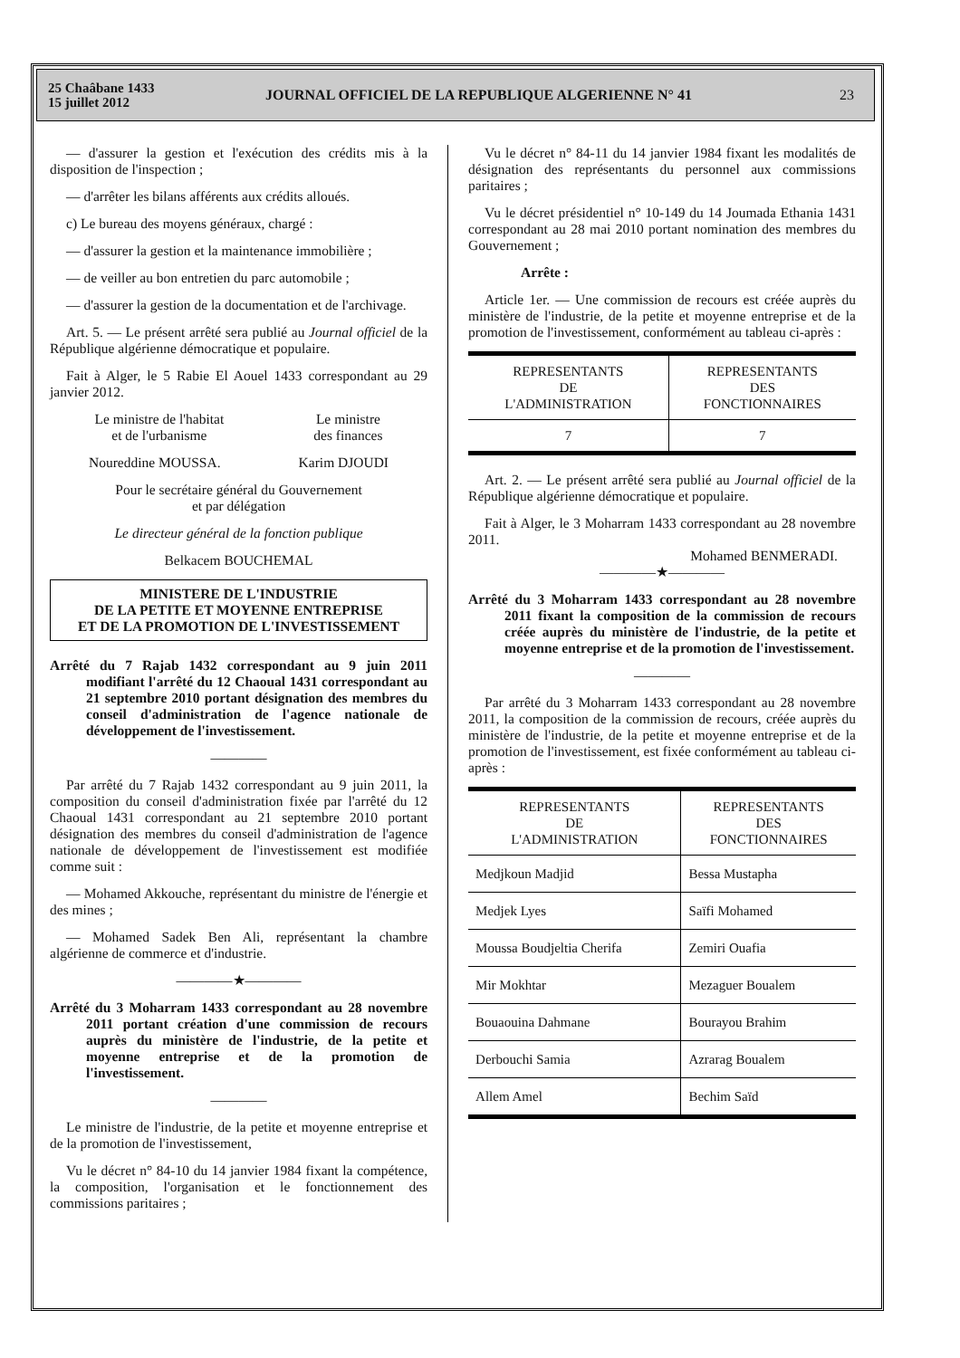25 Chaâbane 1433
15 juillet 2012
JOURNAL OFFICIEL DE LA REPUBLIQUE ALGERIENNE N° 41
23
— d'assurer la gestion et l'exécution des crédits mis à la disposition de l'inspection ;
— d'arrêter les bilans afférents aux crédits alloués.
c) Le bureau des moyens généraux, chargé :
— d'assurer la gestion et la maintenance immobilière ;
— de veiller au bon entretien du parc automobile ;
— d'assurer la gestion de la documentation et de l'archivage.
Art. 5. — Le présent arrêté sera publié au Journal officiel de la République algérienne démocratique et populaire.
Fait à Alger, le 5 Rabie El Aouel 1433 correspondant au 29 janvier 2012.
Le ministre de l'habitat
et de l'urbanisme
Le ministre
des finances
Noureddine MOUSSA. Karim DJOUDI
Pour le secrétaire général du Gouvernement
et par délégation
Le directeur général de la fonction publique
Belkacem BOUCHEMAL
MINISTERE DE L'INDUSTRIE
DE LA PETITE ET MOYENNE ENTREPRISE
ET DE LA PROMOTION DE L'INVESTISSEMENT
Arrêté du 7 Rajab 1432 correspondant au 9 juin 2011 modifiant l'arrêté du 12 Chaoual 1431 correspondant au 21 septembre 2010 portant désignation des membres du conseil d'administration de l'agence nationale de développement de l'investissement.
————
Par arrêté du 7 Rajab 1432 correspondant au 9 juin 2011, la composition du conseil d'administration fixée par l'arrêté du 12 Chaoual 1431 correspondant au 21 septembre 2010 portant désignation des membres du conseil d'administration de l'agence nationale de développement de l'investissement est modifiée comme suit :
— Mohamed Akkouche, représentant du ministre de l'énergie et des mines ;
— Mohamed Sadek Ben Ali, représentant la chambre algérienne de commerce et d'industrie.
————★————
Arrêté du 3 Moharram 1433 correspondant au 28 novembre 2011 portant création d'une commission de recours auprès du ministère de l'industrie, de la petite et moyenne entreprise et de la promotion de l'investissement.
————
Le ministre de l'industrie, de la petite et moyenne entreprise et de la promotion de l'investissement,
Vu le décret n° 84-10 du 14 janvier 1984 fixant la compétence, la composition, l'organisation et le fonctionnement des commissions paritaires ;
Vu le décret n° 84-11 du 14 janvier 1984 fixant les modalités de désignation des représentants du personnel aux commissions paritaires ;
Vu le décret présidentiel n° 10-149 du 14 Joumada Ethania 1431 correspondant au 28 mai 2010 portant nomination des membres du Gouvernement ;
Arrête :
Article 1er. — Une commission de recours est créée auprès du ministère de l'industrie, de la petite et moyenne entreprise et de la promotion de l'investissement, conformément au tableau ci-après :
| REPRESENTANTS DE L'ADMINISTRATION | REPRESENTANTS DES FONCTIONNAIRES |
| --- | --- |
| 7 | 7 |
Art. 2. — Le présent arrêté sera publié au Journal officiel de la République algérienne démocratique et populaire.
Fait à Alger, le 3 Moharram 1433 correspondant au 28 novembre 2011.
Mohamed BENMERADI.
————★————
Arrêté du 3 Moharram 1433 correspondant au 28 novembre 2011 fixant la composition de la commission de recours créée auprès du ministère de l'industrie, de la petite et moyenne entreprise et de la promotion de l'investissement.
————
Par arrêté du 3 Moharram 1433 correspondant au 28 novembre 2011, la composition de la commission de recours, créée auprès du ministère de l'industrie, de la petite et moyenne entreprise et de la promotion de l'investissement, est fixée conformément au tableau ci-après :
| REPRESENTANTS DE L'ADMINISTRATION | REPRESENTANTS DES FONCTIONNAIRES |
| --- | --- |
| Medjkoun Madjid | Bessa Mustapha |
| Medjek Lyes | Saïfi Mohamed |
| Moussa Boudjeltia Cherifa | Zemiri Ouafia |
| Mir Mokhtar | Mezaguer Boualem |
| Bouaouina Dahmane | Bourayou Brahim |
| Derbouchi Samia | Azrarag Boualem |
| Allem Amel | Bechim Saïd |